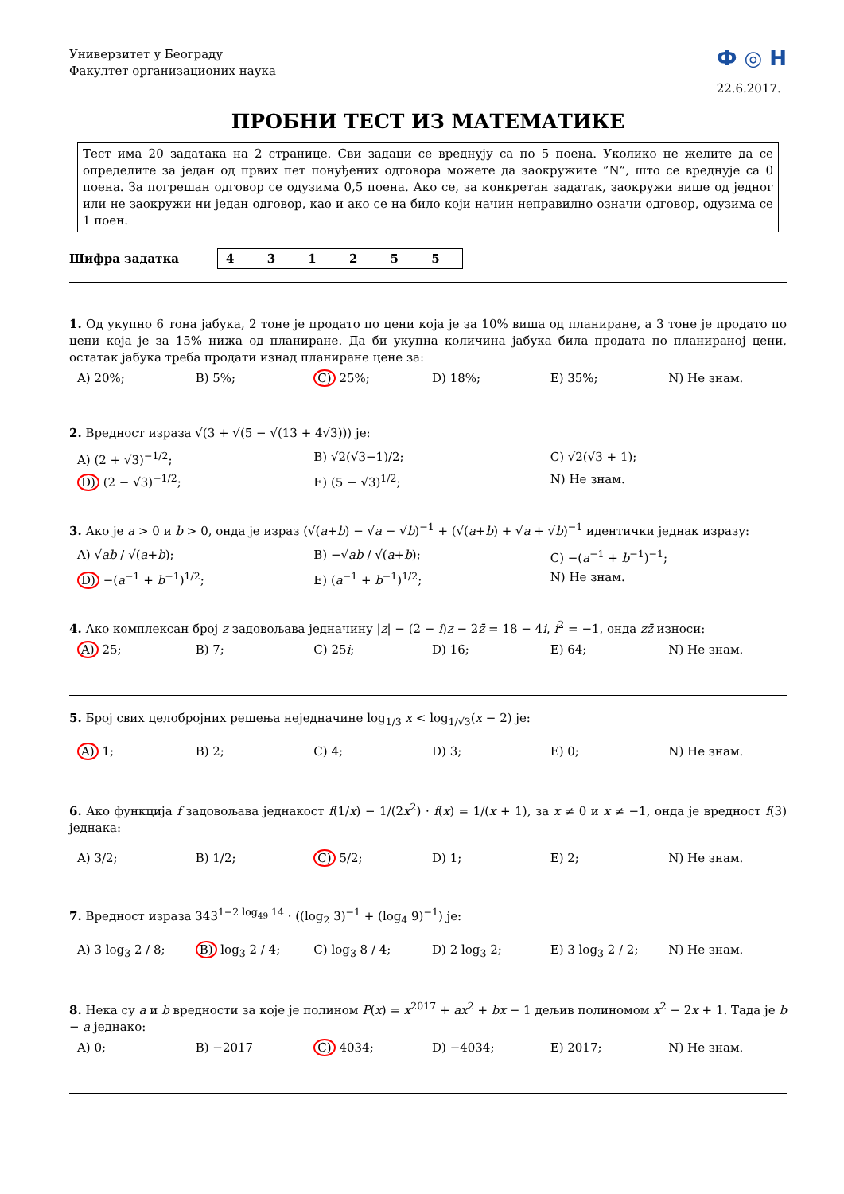Универзитет у Београду
Факултет организационих наука
Ф ◎ Н
22.6.2017.
ПРОБНИ ТЕСТ ИЗ МАТЕМАТИКЕ
Тест има 20 задатака на 2 странице. Сви задаци се вреднују са по 5 поена. Уколико не желите да се определите за један од првих пет понуђених одговора можете да заокружите ”N”, што се вреднује са 0 поена. За погрешан одговор се одузима 0,5 поена. Ако се, за конкретан задатак, заокружи више од једног или не заокружи ни један одговор, као и ако се на било који начин неправилно означи одговор, одузима се 1 поен.
Шифра задатка 4 3 1 2 5 5
1. Од укупно 6 тона јабука, 2 тоне је продато по цени која је за 10% виша од планиране, а 3 тоне је продато по цени која је за 15% нижа од планиране. Да би укупна количина јабука била продата по планираној цени, остатак јабука треба продати изнад планиране цене за:
A) 20%; B) 5%; C) 25%; D) 18%; E) 35%; N) Не знам.
2. Вредност израза √(3 + √(5 − √(13 + 4√3))) је:
A) (2 + √3)<sup>−1/2</sup>; B) √2(√3−1)/2; C) √2(√3 + 1); D) (2 − √3)<sup>−1/2</sup>; E) (5 − √3)<sup>1/2</sup>; N) Не знам.
3. Ако је a > 0 и b > 0, онда је израз (√(a+b) − √a − √b)<sup>−1</sup> + (√(a+b) + √a + √b)<sup>−1</sup> идентички једнак изразу:
A) √ab / √(a+b); B) −√ab / √(a+b); C) −(a<sup>−1</sup> + b<sup>−1</sup>)<sup>−1</sup>; D) −(a<sup>−1</sup> + b<sup>−1</sup>)<sup>1/2</sup>; E) (a<sup>−1</sup> + b<sup>−1</sup>)<sup>1/2</sup>; N) Не знам.
4. Ако комплексан број z задовољава једначину |z| − (2 − i)z − 2z̄ = 18 − 4i, i<sup>2</sup> = −1, онда zz̄ износи:
A) 25; B) 7; C) 25i; D) 16; E) 64; N) Не знам.
5. Број свих целобројних решења неједначине log<sub>1/3</sub> x < log<sub>1/√3</sub>(x − 2) је:
A) 1; B) 2; C) 4; D) 3; E) 0; N) Не знам.
6. Ако функција f задовољава једнакост f(1/x) − 1/(2x<sup>2</sup>) · f(x) = 1/(x + 1), за x ≠ 0 и x ≠ −1, онда је вредност f(3) једнака:
A) 3/2; B) 1/2; C) 5/2; D) 1; E) 2; N) Не знам.
7. Вредност израза 343<sup>1−2 log<sub>49</sub> 14</sup> · ((log<sub>2</sub> 3)<sup>−1</sup> + (log<sub>4</sub> 9)<sup>−1</sup>) је:
A) 3 log<sub>3</sub> 2 / 8; B) log<sub>3</sub> 2 / 4; C) log<sub>3</sub> 8 / 4; D) 2 log<sub>3</sub> 2; E) 3 log<sub>3</sub> 2 / 2; N) Не знам.
8. Нека су a и b вредности за које је полином P(x) = x<sup>2017</sup> + ax<sup>2</sup> + bx − 1 дељив полиномом x<sup>2</sup> − 2x + 1. Тада је b − a једнако:
A) 0; B) −2017 C) 4034; D) −4034; E) 2017; N) Не знам.